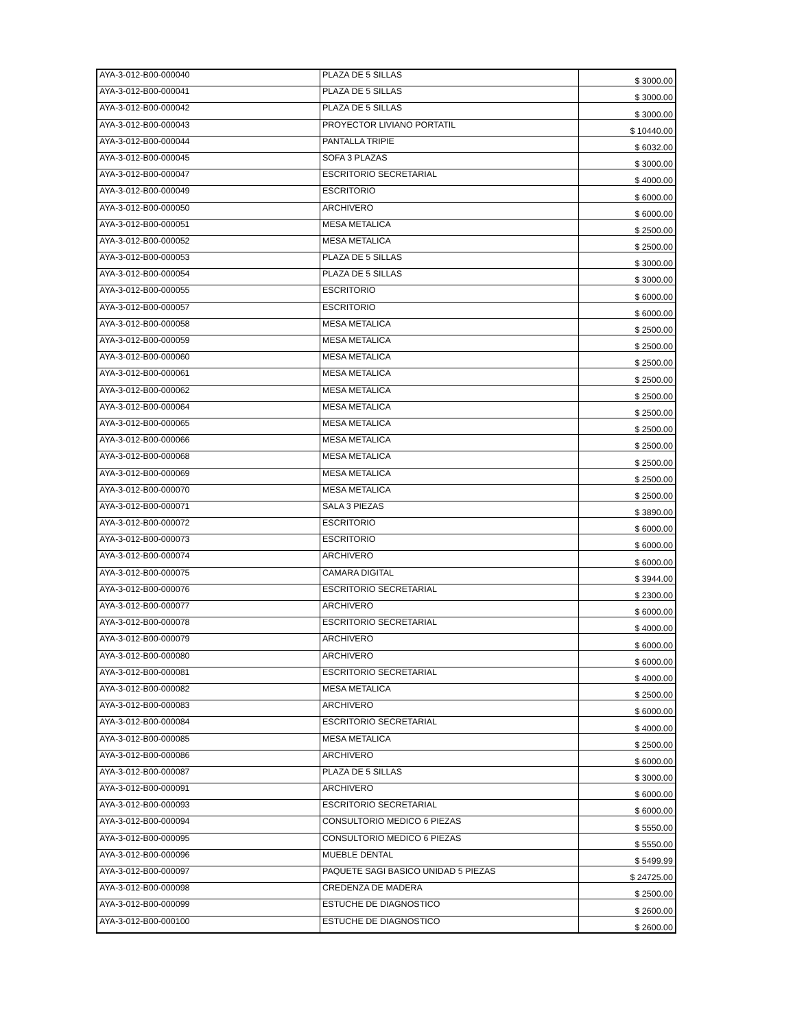| AYA-3-012-B00-000040 | PLAZA DE 5 SILLAS | $ 3000.00 |
| AYA-3-012-B00-000041 | PLAZA DE 5 SILLAS | $ 3000.00 |
| AYA-3-012-B00-000042 | PLAZA DE 5 SILLAS | $ 3000.00 |
| AYA-3-012-B00-000043 | PROYECTOR LIVIANO PORTATIL | $ 10440.00 |
| AYA-3-012-B00-000044 | PANTALLA TRIPIE | $ 6032.00 |
| AYA-3-012-B00-000045 | SOFA 3 PLAZAS | $ 3000.00 |
| AYA-3-012-B00-000047 | ESCRITORIO SECRETARIAL | $ 4000.00 |
| AYA-3-012-B00-000049 | ESCRITORIO | $ 6000.00 |
| AYA-3-012-B00-000050 | ARCHIVERO | $ 6000.00 |
| AYA-3-012-B00-000051 | MESA METALICA | $ 2500.00 |
| AYA-3-012-B00-000052 | MESA METALICA | $ 2500.00 |
| AYA-3-012-B00-000053 | PLAZA DE 5 SILLAS | $ 3000.00 |
| AYA-3-012-B00-000054 | PLAZA DE 5 SILLAS | $ 3000.00 |
| AYA-3-012-B00-000055 | ESCRITORIO | $ 6000.00 |
| AYA-3-012-B00-000057 | ESCRITORIO | $ 6000.00 |
| AYA-3-012-B00-000058 | MESA METALICA | $ 2500.00 |
| AYA-3-012-B00-000059 | MESA METALICA | $ 2500.00 |
| AYA-3-012-B00-000060 | MESA METALICA | $ 2500.00 |
| AYA-3-012-B00-000061 | MESA METALICA | $ 2500.00 |
| AYA-3-012-B00-000062 | MESA METALICA | $ 2500.00 |
| AYA-3-012-B00-000064 | MESA METALICA | $ 2500.00 |
| AYA-3-012-B00-000065 | MESA METALICA | $ 2500.00 |
| AYA-3-012-B00-000066 | MESA METALICA | $ 2500.00 |
| AYA-3-012-B00-000068 | MESA METALICA | $ 2500.00 |
| AYA-3-012-B00-000069 | MESA METALICA | $ 2500.00 |
| AYA-3-012-B00-000070 | MESA METALICA | $ 2500.00 |
| AYA-3-012-B00-000071 | SALA 3 PIEZAS | $ 3890.00 |
| AYA-3-012-B00-000072 | ESCRITORIO | $ 6000.00 |
| AYA-3-012-B00-000073 | ESCRITORIO | $ 6000.00 |
| AYA-3-012-B00-000074 | ARCHIVERO | $ 6000.00 |
| AYA-3-012-B00-000075 | CAMARA DIGITAL | $ 3944.00 |
| AYA-3-012-B00-000076 | ESCRITORIO SECRETARIAL | $ 2300.00 |
| AYA-3-012-B00-000077 | ARCHIVERO | $ 6000.00 |
| AYA-3-012-B00-000078 | ESCRITORIO SECRETARIAL | $ 4000.00 |
| AYA-3-012-B00-000079 | ARCHIVERO | $ 6000.00 |
| AYA-3-012-B00-000080 | ARCHIVERO | $ 6000.00 |
| AYA-3-012-B00-000081 | ESCRITORIO SECRETARIAL | $ 4000.00 |
| AYA-3-012-B00-000082 | MESA METALICA | $ 2500.00 |
| AYA-3-012-B00-000083 | ARCHIVERO | $ 6000.00 |
| AYA-3-012-B00-000084 | ESCRITORIO SECRETARIAL | $ 4000.00 |
| AYA-3-012-B00-000085 | MESA METALICA | $ 2500.00 |
| AYA-3-012-B00-000086 | ARCHIVERO | $ 6000.00 |
| AYA-3-012-B00-000087 | PLAZA DE 5 SILLAS | $ 3000.00 |
| AYA-3-012-B00-000091 | ARCHIVERO | $ 6000.00 |
| AYA-3-012-B00-000093 | ESCRITORIO SECRETARIAL | $ 6000.00 |
| AYA-3-012-B00-000094 | CONSULTORIO MEDICO 6 PIEZAS | $ 5550.00 |
| AYA-3-012-B00-000095 | CONSULTORIO MEDICO 6 PIEZAS | $ 5550.00 |
| AYA-3-012-B00-000096 | MUEBLE DENTAL | $ 5499.99 |
| AYA-3-012-B00-000097 | PAQUETE SAGI BASICO UNIDAD 5 PIEZAS | $ 24725.00 |
| AYA-3-012-B00-000098 | CREDENZA DE MADERA | $ 2500.00 |
| AYA-3-012-B00-000099 | ESTUCHE DE DIAGNOSTICO | $ 2600.00 |
| AYA-3-012-B00-000100 | ESTUCHE DE DIAGNOSTICO | $ 2600.00 |